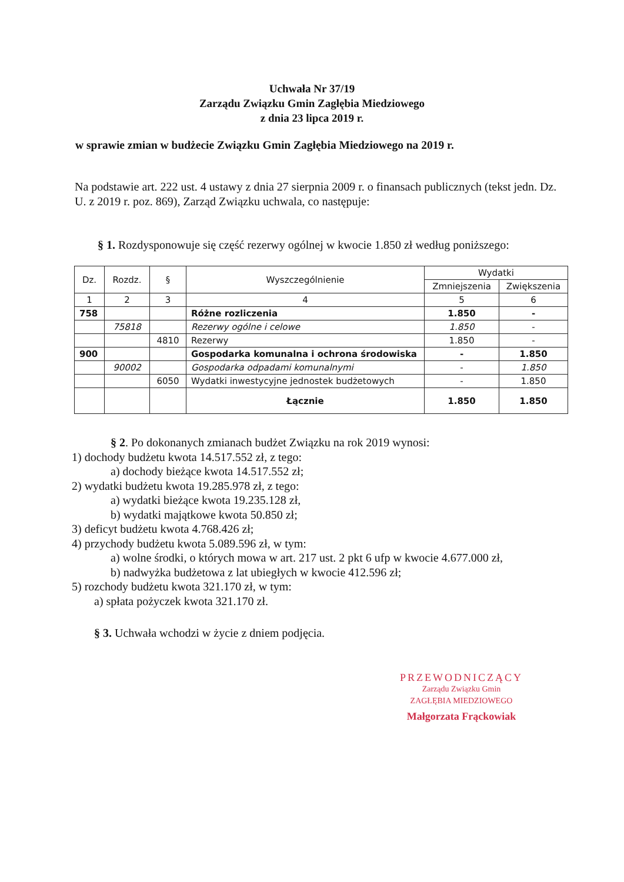Uchwała Nr 37/19
Zarządu Związku Gmin Zagłębia Miedziowego
z dnia 23 lipca 2019 r.
w sprawie zmian w budżecie Związku Gmin Zagłębia Miedziowego na 2019 r.
Na podstawie art. 222 ust. 4 ustawy z dnia 27 sierpnia 2009 r. o finansach publicznych (tekst jedn. Dz. U. z 2019 r. poz. 869), Zarząd Związku uchwala, co następuje:
§ 1. Rozdysponowuje się część rezerwy ogólnej w kwocie 1.850 zł według poniższego:
| Dz. | Rozdz. | § | Wyszczególnienie | Wydatki | |
| --- | --- | --- | --- | --- | --- |
| | | | | Zmniejszenia | Zwiększenia |
| 1 | 2 | 3 | 4 | 5 | 6 |
| 758 | | | Różne rozliczenia | 1.850 | - |
| | 75818 | | Rezerwy ogólne i celowe | 1.850 | - |
| | | 4810 | Rezerwy | 1.850 | - |
| 900 | | | Gospodarka komunalna i ochrona środowiska | - | 1.850 |
| | 90002 | | Gospodarka odpadami komunalnymi | - | 1.850 |
| | | 6050 | Wydatki inwestycyjne jednostek budżetowych | - | 1.850 |
| | | | Łącznie | 1.850 | 1.850 |
§ 2. Po dokonanych zmianach budżet Związku na rok 2019 wynosi:
1) dochody budżetu kwota 14.517.552 zł, z tego:
a) dochody bieżące kwota 14.517.552 zł;
2) wydatki budżetu kwota 19.285.978 zł, z tego:
a) wydatki bieżące kwota 19.235.128 zł,
b) wydatki majątkowe kwota 50.850 zł;
3) deficyt budżetu kwota 4.768.426 zł;
4) przychody budżetu kwota 5.089.596 zł, w tym:
a) wolne środki, o których mowa w art. 217 ust. 2 pkt 6 ufp w kwocie 4.677.000 zł,
b) nadwyżka budżetowa z lat ubiegłych w kwocie 412.596 zł;
5) rozchody budżetu kwota 321.170 zł, w tym:
a) spłata pożyczek kwota 321.170 zł.
§ 3. Uchwała wchodzi w życie z dniem podjęcia.
PRZEWODNICZĄCY
Zarządu Związku Gmin
ZAGŁĘBIA MIEDZIOWEGO
Małgorzata Frąckowiak